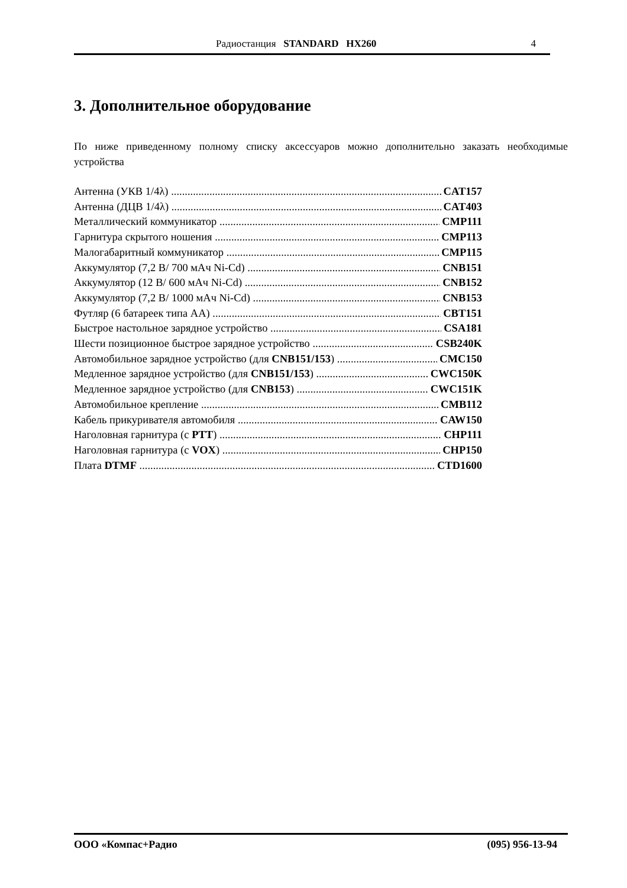Радиостанция STANDARD HX260 4
3. Дополнительное оборудование
По ниже приведенному полному списку аксессуаров можно дополнительно заказать необходимые устройства
Антенна (УКВ 1/4λ) CAT157
Антенна (ДЦВ 1/4λ) CAT403
Металлический коммуникатор CMP111
Гарнитура скрытого ношения CMP113
Малогабаритный коммуникатор CMP115
Аккумулятор (7,2 В/ 700 мАч Ni-Cd) CNB151
Аккумулятор (12 В/ 600 мАч Ni-Cd) CNB152
Аккумулятор (7,2 В/ 1000 мАч Ni-Cd) CNB153
Футляр (6 батареек типа АА) CBT151
Быстрое настольное зарядное устройство CSA181
Шести позиционное быстрое зарядное устройство CSB240K
Автомобильное зарядное устройство (для CNB151/153) CMC150
Медленное зарядное устройство (для CNB151/153) CWC150K
Медленное зарядное устройство (для CNB153) CWC151K
Автомобильное крепление CMB112
Кабель прикуривателя автомобиля CAW150
Наголовная гарнитура (с PTT) CHP111
Наголовная гарнитура (с VOX) CHP150
Плата DTMF CTD1600
ООО «Компас+Радио (095) 956-13-94